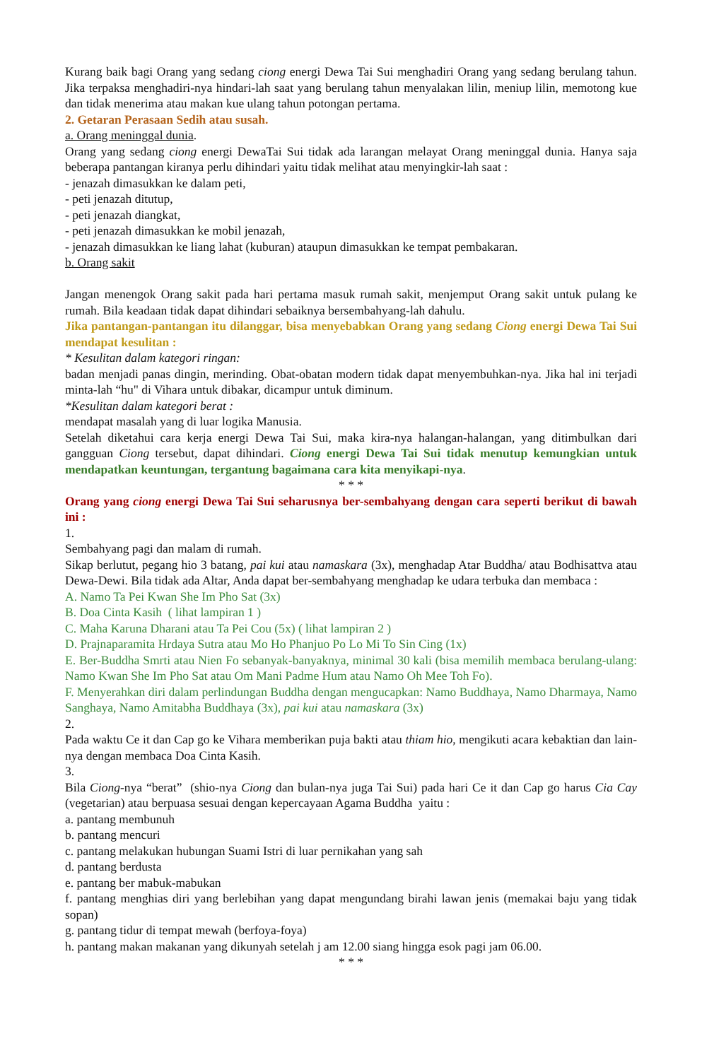Kurang baik bagi Orang yang sedang ciong energi Dewa Tai Sui menghadiri Orang yang sedang berulang tahun. Jika terpaksa menghadiri-nya hindari-lah saat yang berulang tahun menyalakan lilin, meniup lilin, memotong kue dan tidak menerima atau makan kue ulang tahun potongan pertama.
2. Getaran Perasaan Sedih atau susah.
a. Orang meninggal dunia.
Orang yang sedang ciong energi DewaTai Sui tidak ada larangan melayat Orang meninggal dunia. Hanya saja beberapa pantangan kiranya perlu dihindari yaitu tidak melihat atau menyingkir-lah saat :
- jenazah dimasukkan ke dalam peti,
- peti jenazah ditutup,
- peti jenazah diangkat,
- peti jenazah dimasukkan ke mobil jenazah,
- jenazah dimasukkan ke liang lahat (kuburan) ataupun dimasukkan ke tempat pembakaran.
b. Orang sakit
Jangan menengok Orang sakit pada hari pertama masuk rumah sakit, menjemput Orang sakit untuk pulang ke rumah. Bila keadaan tidak dapat dihindari sebaiknya bersembahyang-lah dahulu.
Jika pantangan-pantangan itu dilanggar, bisa menyebabkan Orang yang sedang Ciong energi Dewa Tai Sui mendapat kesulitan :
* Kesulitan dalam kategori ringan:
badan menjadi panas dingin, merinding. Obat-obatan modern tidak dapat menyembuhkan-nya. Jika hal ini terjadi minta-lah “hu" di Vihara untuk dibakar, dicampur untuk diminum.
*Kesulitan dalam kategori berat :
mendapat masalah yang di luar logika Manusia.
Setelah diketahui cara kerja energi Dewa Tai Sui, maka kira-nya halangan-halangan, yang ditimbulkan dari gangguan Ciong tersebut, dapat dihindari. Ciong energi Dewa Tai Sui tidak menutup kemungkian untuk mendapatkan keuntungan, tergantung bagaimana cara kita menyikapi-nya.
* * *
Orang yang ciong energi Dewa Tai Sui seharusnya ber-sembahyang dengan cara seperti berikut di bawah ini :
1.
Sembahyang pagi dan malam di rumah.
Sikap berlutut, pegang hio 3 batang, pai kui atau namaskara (3x), menghadap Atar Buddha/ atau Bodhisattva atau Dewa-Dewi. Bila tidak ada Altar, Anda dapat ber-sembahyang menghadap ke udara terbuka dan membaca :
A. Namo Ta Pei Kwan She Im Pho Sat (3x)
B. Doa Cinta Kasih ( lihat lampiran 1 )
C. Maha Karuna Dharani atau Ta Pei Cou (5x) ( lihat lampiran 2 )
D. Prajnaparamita Hrdaya Sutra atau Mo Ho Phanjuo Po Lo Mi To Sin Cing (1x)
E. Ber-Buddha Smrti atau Nien Fo sebanyak-banyaknya, minimal 30 kali (bisa memilih membaca berulang-ulang: Namo Kwan She Im Pho Sat atau Om Mani Padme Hum atau Namo Oh Mee Toh Fo).
F. Menyerahkan diri dalam perlindungan Buddha dengan mengucapkan: Namo Buddhaya, Namo Dharmaya, Namo Sanghaya, Namo Amitabha Buddhaya (3x), pai kui atau namaskara (3x)
2.
Pada waktu Ce it dan Cap go ke Vihara memberikan puja bakti atau thiam hio, mengikuti acara kebaktian dan lain-nya dengan membaca Doa Cinta Kasih.
3.
Bila Ciong-nya “berat” (shio-nya Ciong dan bulan-nya juga Tai Sui) pada hari Ce it dan Cap go harus Cia Cay (vegetarian) atau berpuasa sesuai dengan kepercayaan Agama Buddha yaitu :
a. pantang membunuh
b. pantang mencuri
c. pantang melakukan hubungan Suami Istri di luar pernikahan yang sah
d. pantang berdusta
e. pantang ber mabuk-mabukan
f. pantang menghias diri yang berlebihan yang dapat mengundang birahi lawan jenis (memakai baju yang tidak sopan)
g. pantang tidur di tempat mewah (berfoya-foya)
h. pantang makan makanan yang dikunyah setelah j am 12.00 siang hingga esok pagi jam 06.00.
* * *